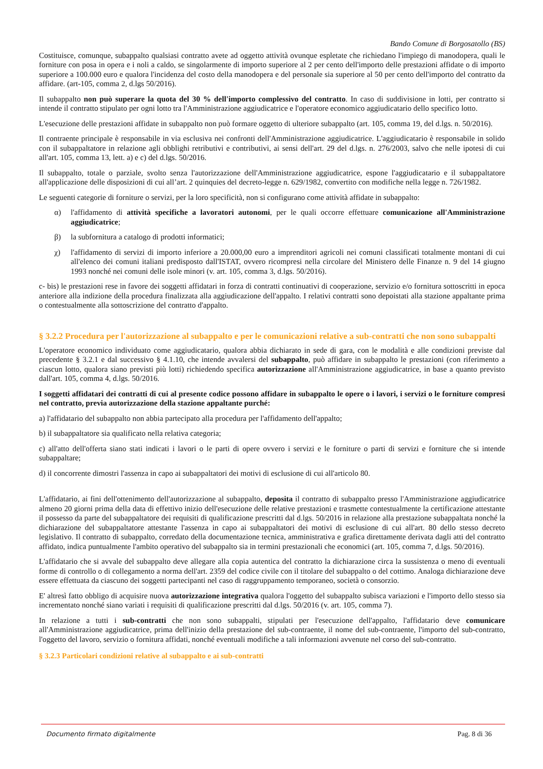Bando Comune di Borgosatollo (BS)
Costituisce, comunque, subappalto qualsiasi contratto avete ad oggetto attività ovunque espletate che richiedano l'impiego di manodopera, quali le forniture con posa in opera e i noli a caldo, se singolarmente di importo superiore al 2 per cento dell'importo delle prestazioni affidate o di importo superiore a 100.000 euro e qualora l'incidenza del costo della manodopera e del personale sia superiore al 50 per cento dell'importo del contratto da affidare. (art-105, comma 2, d.lgs 50/2016).
Il subappalto non può superare la quota del 30 % dell'importo complessivo del contratto. In caso di suddivisione in lotti, per contratto si intende il contratto stipulato per ogni lotto tra l'Amministrazione aggiudicatrice e l'operatore economico aggiudicatario dello specifico lotto.
L'esecuzione delle prestazioni affidate in subappalto non può formare oggetto di ulteriore subappalto (art. 105, comma 19, del d.lgs. n. 50/2016).
Il contraente principale è responsabile in via esclusiva nei confronti dell'Amministrazione aggiudicatrice. L'aggiudicatario è responsabile in solido con il subappaltatore in relazione agli obblighi retributivi e contributivi, ai sensi dell'art. 29 del d.lgs. n. 276/2003, salvo che nelle ipotesi di cui all'art. 105, comma 13, lett. a) e c) del d.lgs. 50/2016.
Il subappalto, totale o parziale, svolto senza l'autorizzazione dell'Amministrazione aggiudicatrice, espone l'aggiudicatario e il subappaltatore all'applicazione delle disposizioni di cui all’art. 2 quinquies del decreto-legge n. 629/1982, convertito con modifiche nella legge n. 726/1982.
Le seguenti categorie di forniture o servizi, per la loro specificità, non si configurano come attività affidate in subappalto:
α) l'affidamento di attività specifiche a lavoratori autonomi, per le quali occorre effettuare comunicazione all'Amministrazione aggiudicatrice;
β) la subfornitura a catalogo di prodotti informatici;
χ) l'affidamento di servizi di importo inferiore a 20.000,00 euro a imprenditori agricoli nei comuni classificati totalmente montani di cui all'elenco dei comuni italiani predisposto dall'ISTAT, ovvero ricompresi nella circolare del Ministero delle Finanze n. 9 del 14 giugno 1993 nonché nei comuni delle isole minori (v. art. 105, comma 3, d.lgs. 50/2016).
c- bis) le prestazioni rese in favore dei soggetti affidatari in forza di contratti continuativi di cooperazione, servizio e/o fornitura sottoscritti in epoca anteriore alla indizione della procedura finalizzata alla aggiudicazione dell'appalto. I relativi contratti sono depoistati alla stazione appaltante prima o contestualmente alla sottoscrizione del contratto d'appalto.
§ 3.2.2 Procedura per l'autorizzazione al subappalto e per le comunicazioni relative a sub-contratti che non sono subappalti
L'operatore economico individuato come aggiudicatario, qualora abbia dichiarato in sede di gara, con le modalità e alle condizioni previste dal precedente § 3.2.1 e dal successivo § 4.1.10, che intende avvalersi del subappalto, può affidare in subappalto le prestazioni (con riferimento a ciascun lotto, qualora siano previsti più lotti) richiedendo specifica autorizzazione all'Amministrazione aggiudicatrice, in base a quanto previsto dall'art. 105, comma 4, d.lgs. 50/2016.
I soggetti affidatari dei contratti di cui al presente codice possono affidare in subappalto le opere o i lavori, i servizi o le forniture compresi nel contratto, previa autorizzazione della stazione appaltante purché:
a) l'affidatario del subappalto non abbia partecipato alla procedura per l'affidamento dell'appalto;
b) il subappaltatore sia qualificato nella relativa categoria;
c) all'atto dell'offerta siano stati indicati i lavori o le parti di opere ovvero i servizi e le forniture o parti di servizi e forniture che si intende subappaltare;
d) il concorrente dimostri l'assenza in capo ai subappaltatori dei motivi di esclusione di cui all'articolo 80.
L'affidatario, ai fini dell'ottenimento dell'autorizzazione al subappalto, deposita il contratto di subappalto presso l'Amministrazione aggiudicatrice almeno 20 giorni prima della data di effettivo inizio dell'esecuzione delle relative prestazioni e trasmette contestualmente la certificazione attestante il possesso da parte del subappaltatore dei requisiti di qualificazione prescritti dal d.lgs. 50/2016 in relazione alla prestazione subappaltata nonché la dichiarazione del subappaltatore attestante l'assenza in capo ai subappaltatori dei motivi di esclusione di cui all'art. 80 dello stesso decreto legislativo. Il contratto di subappalto, corredato della documentazione tecnica, amministrativa e grafica direttamente derivata dagli atti del contratto affidato, indica puntualmente l'ambito operativo del subappalto sia in termini prestazionali che economici (art. 105, comma 7, d.lgs. 50/2016).
L'affidatario che si avvale del subappalto deve allegare alla copia autentica del contratto la dichiarazione circa la sussistenza o meno di eventuali forme di controllo o di collegamento a norma dell'art. 2359 del codice civile con il titolare del subappalto o del cottimo. Analoga dichiarazione deve essere effettuata da ciascuno dei soggetti partecipanti nel caso di raggruppamento temporaneo, società o consorzio.
E' altresì fatto obbligo di acquisire nuova autorizzazione integrativa qualora l'oggetto del subappalto subisca variazioni e l'importo dello stesso sia incrementato nonché siano variati i requisiti di qualificazione prescritti dal d.lgs. 50/2016 (v. art. 105, comma 7).
In relazione a tutti i sub-contratti che non sono subappalti, stipulati per l'esecuzione dell'appalto, l'affidatario deve comunicare all'Amministrazione aggiudicatrice, prima dell'inizio della prestazione del sub-contraente, il nome del sub-contraente, l'importo del sub-contratto, l'oggetto del lavoro, servizio o fornitura affidati, nonché eventuali modifiche a tali informazioni avvenute nel corso del sub-contratto.
§ 3.2.3 Particolari condizioni relative al subappalto e ai sub-contratti
Documento firmato digitalmente Pag. 8 di 36